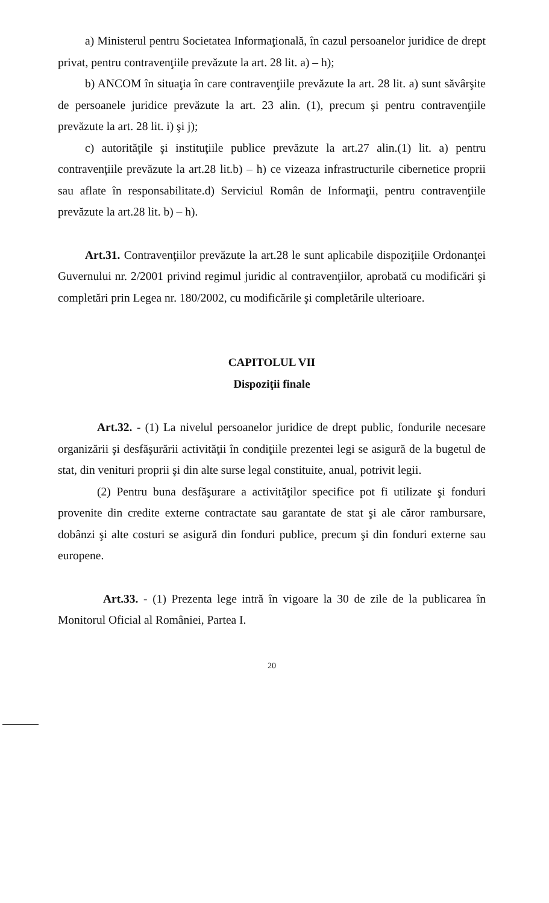a) Ministerul pentru Societatea Informaţională, în cazul persoanelor juridice de drept privat, pentru contravenţiile prevăzute la art. 28 lit. a) – h);
b) ANCOM în situaţia în care contravenţiile prevăzute la art. 28 lit. a) sunt săvârşite de persoanele juridice prevăzute la art. 23 alin. (1), precum şi pentru contravenţiile prevăzute la art. 28 lit. i) şi j);
c) autorităţile şi instituţiile publice prevăzute la art.27 alin.(1) lit. a) pentru contravenţiile prevăzute la art.28 lit.b) – h) ce vizeaza infrastructurile cibernetice proprii sau aflate în responsabilitate.d) Serviciul Român de Informaţii, pentru contravenţiile prevăzute la art.28 lit. b) – h).
Art.31. Contravenţiilor prevăzute la art.28 le sunt aplicabile dispoziţiile Ordonanţei Guvernului nr. 2/2001 privind regimul juridic al contravenţiilor, aprobată cu modificări şi completări prin Legea nr. 180/2002, cu modificările şi completările ulterioare.
CAPITOLUL VII
Dispoziţii finale
Art.32. - (1) La nivelul persoanelor juridice de drept public, fondurile necesare organizării şi desfăşurării activităţii în condiţiile prezentei legi se asigură de la bugetul de stat, din venituri proprii şi din alte surse legal constituite, anual, potrivit legii.
(2) Pentru buna desfăşurare a activităţilor specifice pot fi utilizate şi fonduri provenite din credite externe contractate sau garantate de stat şi ale căror rambursare, dobânzi şi alte costuri se asigură din fonduri publice, precum şi din fonduri externe sau europene.
Art.33. - (1) Prezenta lege intră în vigoare la 30 de zile de la publicarea în Monitorul Oficial al României, Partea I.
20